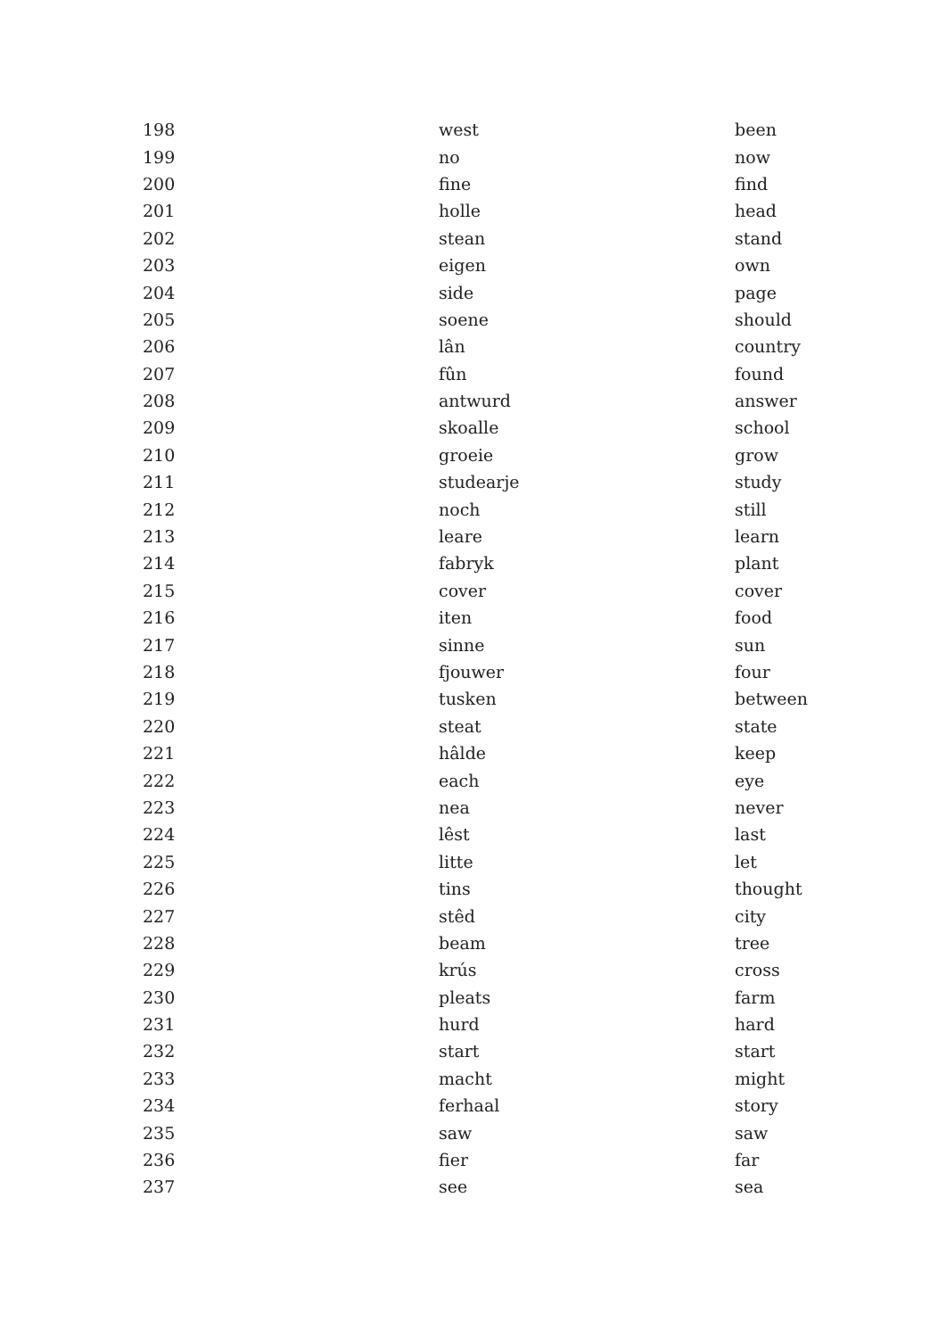| 198 | west | been |
| 199 | no | now |
| 200 | fine | find |
| 201 | holle | head |
| 202 | stean | stand |
| 203 | eigen | own |
| 204 | side | page |
| 205 | soene | should |
| 206 | lân | country |
| 207 | fûn | found |
| 208 | antwurd | answer |
| 209 | skoalle | school |
| 210 | groeie | grow |
| 211 | studearje | study |
| 212 | noch | still |
| 213 | leare | learn |
| 214 | fabryk | plant |
| 215 | cover | cover |
| 216 | iten | food |
| 217 | sinne | sun |
| 218 | fjouwer | four |
| 219 | tusken | between |
| 220 | steat | state |
| 221 | hâlde | keep |
| 222 | each | eye |
| 223 | nea | never |
| 224 | lêst | last |
| 225 | litte | let |
| 226 | tins | thought |
| 227 | stêd | city |
| 228 | beam | tree |
| 229 | krús | cross |
| 230 | pleats | farm |
| 231 | hurd | hard |
| 232 | start | start |
| 233 | macht | might |
| 234 | ferhaal | story |
| 235 | saw | saw |
| 236 | fier | far |
| 237 | see | sea |